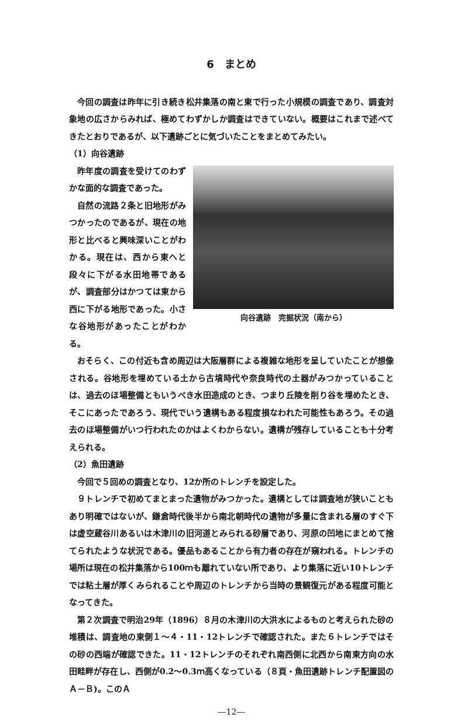6　まとめ
今回の調査は昨年に引き続き松井集落の南と東で行った小規模の調査であり、調査対象地の広さからみれば、極めてわずかしか調査はできていない。概要はこれまで述べてきたとおりであるが、以下遺跡ごとに気づいたことをまとめてみたい。
（1）向谷遺跡
昨年度の調査を受けてのわずかな面的な調査であった。
自然の流路２条と旧地形がみつかったのであるが、現在の地形と比べると興味深いことがわかる。現在は、西から東へと段々に下がる水田地帯であるが、調査部分はかつては東から西に下がる地形であった。小さな谷地形があったことがわかる。
向谷遺跡　完掘状況（南から）
おそらく、この付近も含め周辺は大阪層群による複雑な地形を呈していたことが想像される。谷地形を埋めている土から古墳時代や奈良時代の土器がみつかっていることは、過去のほ場整備ともいうべき水田造成のとき、つまり丘陵を削り谷を埋めたとき、そこにあったであろう、現代でいう遺構もある程度損なわれた可能性もあろう。その過去のほ場整備がいつ行われたのかはよくわからない。遺構が残存していることも十分考えられる。
（2）魚田遺跡
今回で５回めの調査となり、12か所のトレンチを設定した。
９トレンチで初めてまとまった遺物がみつかった。遺構としては調査地が狭いこともあり明確ではないが、鎌倉時代後半から南北朝時代の遺物が多量に含まれる層のすぐ下は虚空蔵谷川あるいは木津川の旧河道とみられる砂層であり、河原の凹地にまとめて捨てられたような状況である。優品もあることから有力者の存在が窺われる。トレンチの場所は現在の松井集落から100ｍも離れていない所であり、より集落に近い10トレンチでは粘土層が厚くみられることや周辺のトレンチから当時の景観復元がある程度可能となってきた。
第２次調査で明治29年（1896）８月の木津川の大洪水によるものと考えられた砂の堆積は、調査地の東側１～４・11・12トレンチで確認された。また６トレンチではその砂の西端が確認できた。11・12トレンチのそれぞれ南西側に北西から南東方向の水田畦畔が存在し、西側が0.2～0.3ｍ高くなっている（８頁・魚田遺跡トレンチ配置図のＡ－Ｂ)。このＡ
―12―